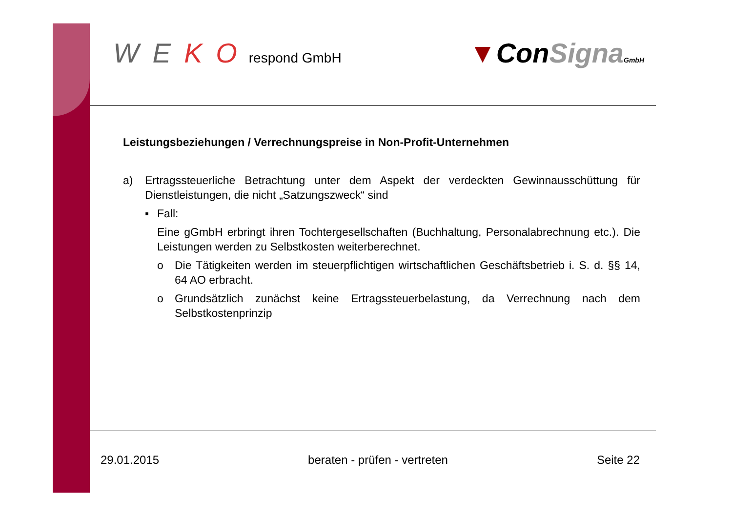W E K O respond GmbH
▼ConSigna GmbH
Leistungsbeziehungen / Verrechnungspreise in Non-Profit-Unternehmen
a) Ertragssteuerliche Betrachtung unter dem Aspekt der verdeckten Gewinnausschüttung für Dienstleistungen, die nicht „Satzungszweck“ sind
▪ Fall:
Eine gGmbH erbringt ihren Tochtergesellschaften (Buchhaltung, Personalabrechnung etc.). Die Leistungen werden zu Selbstkosten weiterberechnet.
o Die Tätigkeiten werden im steuerpflichtigen wirtschaftlichen Geschäftsbetrieb i. S. d. §§ 14, 64 AO erbracht.
o Grundsätzlich zunächst keine Ertragssteuerbelastung, da Verrechnung nach dem Selbstkostenprinzip
29.01.2015 beraten - prüfen - vertreten Seite 22